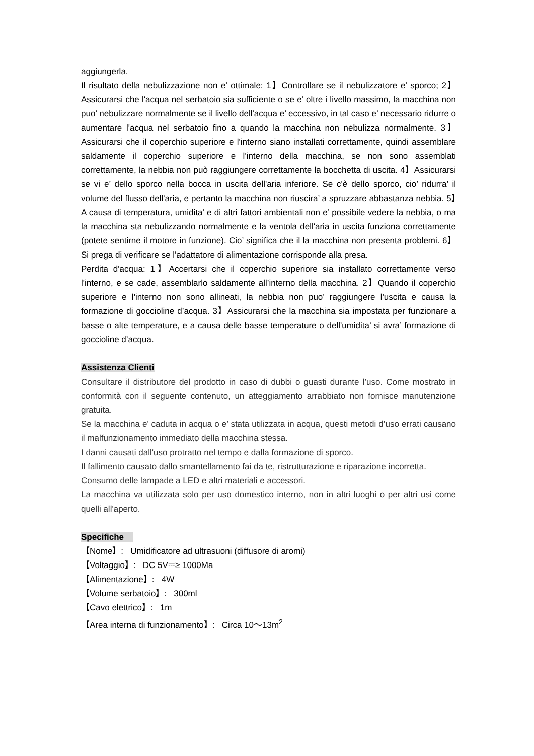aggiungerla.
Il risultato della nebulizzazione non e’ ottimale: 1】Controllare se il nebulizzatore e’ sporco; 2】Assicurarsi che l'acqua nel serbatoio sia sufficiente o se e’ oltre i livello massimo, la macchina non puo’ nebulizzare normalmente se il livello dell'acqua e’ eccessivo, in tal caso e’ necessario ridurre o aumentare l'acqua nel serbatoio fino a quando la macchina non nebulizza normalmente. 3】Assicurarsi che il coperchio superiore e l'interno siano installati correttamente, quindi assemblare saldamente il coperchio superiore e l'interno della macchina, se non sono assemblati correttamente, la nebbia non può raggiungere correttamente la bocchetta di uscita. 4】Assicurarsi se vi e’ dello sporco nella bocca in uscita dell'aria inferiore. Se c'è dello sporco, cio’ ridurra’ il volume del flusso dell'aria, e pertanto la macchina non riuscira’ a spruzzare abbastanza nebbia. 5】A causa di temperatura, umidita’ e di altri fattori ambientali non e’ possibile vedere la nebbia, o ma la macchina sta nebulizzando normalmente e la ventola dell'aria in uscita funziona correttamente (potete sentirne il motore in funzione). Cio’ significa che il la macchina non presenta problemi. 6】Si prega di verificare se l'adattatore di alimentazione corrisponde alla presa.
Perdita d'acqua: 1】Accertarsi che il coperchio superiore sia installato correttamente verso l'interno, e se cade, assemblarlo saldamente all’interno della macchina. 2】Quando il coperchio superiore e l'interno non sono allineati, la nebbia non puo’ raggiungere l'uscita e causa la formazione di goccioline d’acqua. 3】Assicurarsi che la macchina sia impostata per funzionare a basse o alte temperature, e a causa delle basse temperature o dell'umidita’ si avra’ formazione di goccioline d’acqua.
Assistenza Clienti
Consultare il distributore del prodotto in caso di dubbi o guasti durante l’uso. Come mostrato in conformità con il seguente contenuto, un atteggiamento arrabbiato non fornisce manutenzione gratuita.
Se la macchina e’ caduta in acqua o e’ stata utilizzata in acqua, questi metodi d’uso errati causano il malfunzionamento immediato della macchina stessa.
I danni causati dall'uso protratto nel tempo e dalla formazione di sporco.
Il fallimento causato dallo smantellamento fai da te, ristrutturazione e riparazione incorretta.
Consumo delle lampade a LED e altri materiali e accessori.
La macchina va utilizzata solo per uso domestico interno, non in altri luoghi o per altri usi come quelli all'aperto.
Specifiche
【Nome】: Umidificatore ad ultrasuoni (diffusore di aromi)
【Voltaggio】: DC 5V⎓≥ 1000Ma
【Alimentazione】: 4W
【Volume serbatoio】: 300ml
【Cavo elettrico】: 1m
【Area interna di funzionamento】: Circa 10～13m<sup>2</sup>